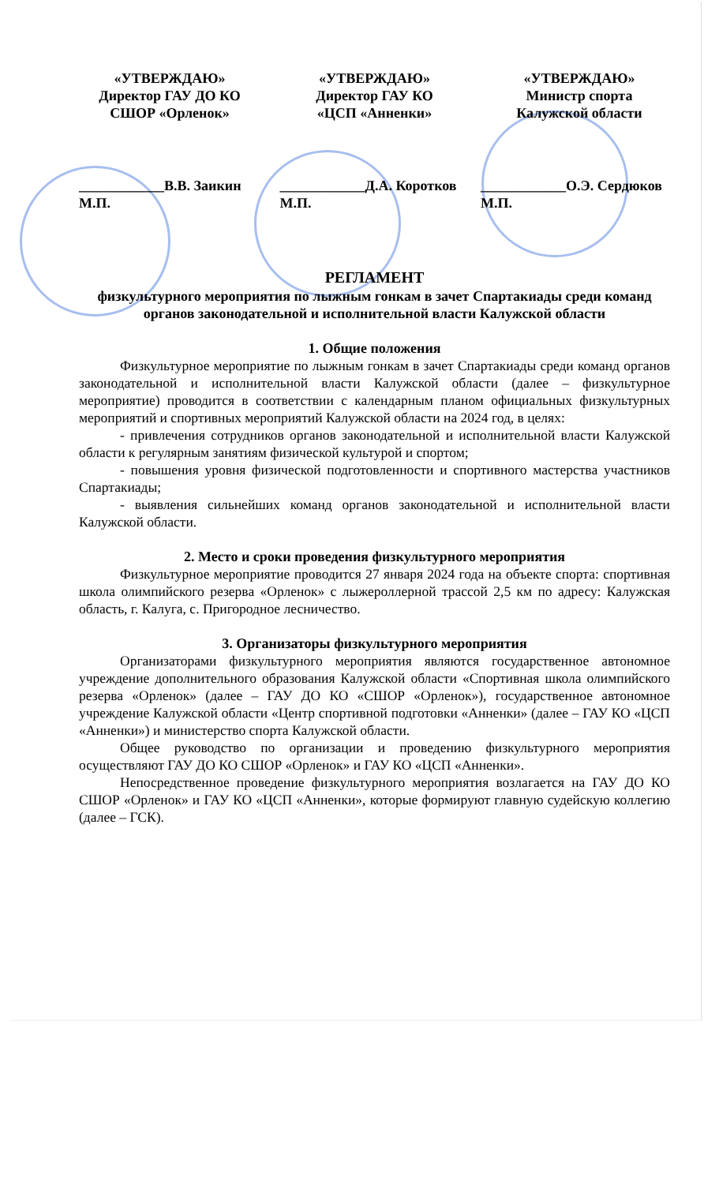«УТВЕРЖДАЮ»
Директор ГАУ ДО КО
СШОР «Орленок»
«УТВЕРЖДАЮ»
Директор ГАУ КО
«ЦСП «Анненки»
«УТВЕРЖДАЮ»
Министр спорта
Калужской области
____________В.В. Заикин
М.П.
____________Д.А. Коротков
М.П.
____________О.Э. Сердюков
М.П.
РЕГЛАМЕНТ
физкультурного мероприятия по лыжным гонкам в зачет Спартакиады среди команд органов законодательной и исполнительной власти Калужской области
1. Общие положения
Физкультурное мероприятие по лыжным гонкам в зачет Спартакиады среди команд органов законодательной и исполнительной власти Калужской области (далее – физкультурное мероприятие) проводится в соответствии с календарным планом официальных физкультурных мероприятий и спортивных мероприятий Калужской области на 2024 год, в целях:
- привлечения сотрудников органов законодательной и исполнительной власти Калужской области к регулярным занятиям физической культурой и спортом;
- повышения уровня физической подготовленности и спортивного мастерства участников Спартакиады;
- выявления сильнейших команд органов законодательной и исполнительной власти Калужской области.
2. Место и сроки проведения физкультурного мероприятия
Физкультурное мероприятие проводится 27 января 2024 года на объекте спорта: спортивная школа олимпийского резерва «Орленок» с лыжероллерной трассой 2,5 км по адресу: Калужская область, г. Калуга, с. Пригородное лесничество.
3. Организаторы физкультурного мероприятия
Организаторами физкультурного мероприятия являются государственное автономное учреждение дополнительного образования Калужской области «Спортивная школа олимпийского резерва «Орленок» (далее – ГАУ ДО КО «СШОР «Орленок»), государственное автономное учреждение Калужской области «Центр спортивной подготовки «Анненки» (далее – ГАУ КО «ЦСП «Анненки») и министерство спорта Калужской области.
Общее руководство по организации и проведению физкультурного мероприятия осуществляют ГАУ ДО КО СШОР «Орленок» и ГАУ КО «ЦСП «Анненки».
Непосредственное проведение физкультурного мероприятия возлагается на ГАУ ДО КО СШОР «Орленок» и ГАУ КО «ЦСП «Анненки», которые формируют главную судейскую коллегию (далее – ГСК).